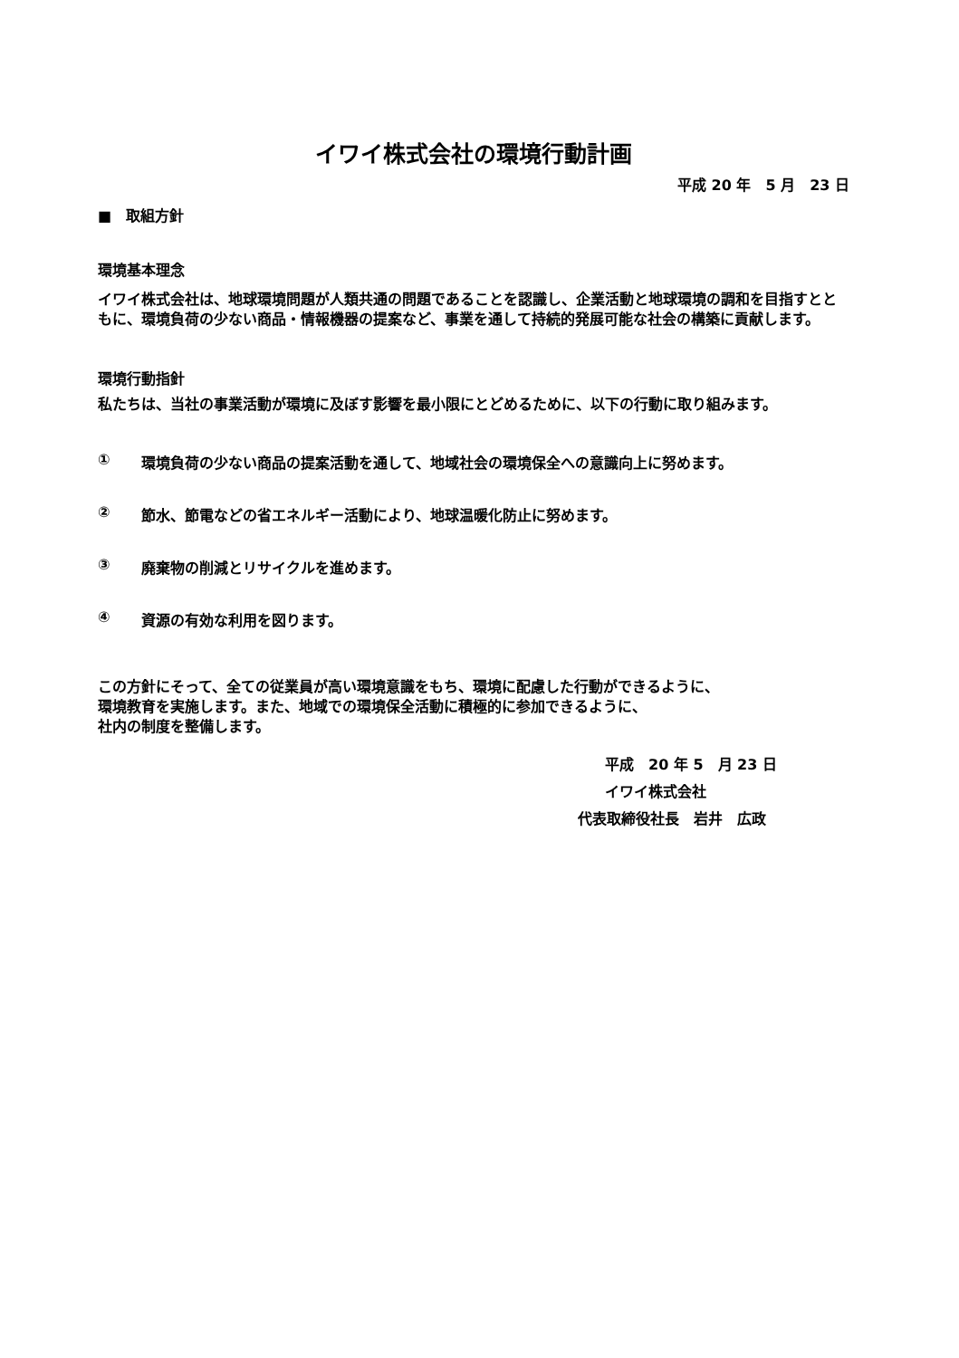イワイ株式会社の環境行動計画
平成 20 年　5 月　23 日
■　取組方針
環境基本理念
イワイ株式会社は、地球環境問題が人類共通の問題であることを認識し、企業活動と地球環境の調和を目指すとともに、環境負荷の少ない商品・情報機器の提案など、事業を通して持続的発展可能な社会の構築に貢献します。
環境行動指針
私たちは、当社の事業活動が環境に及ぼす影響を最小限にとどめるために、以下の行動に取り組みます。
① 環境負荷の少ない商品の提案活動を通して、地域社会の環境保全への意識向上に努めます。
② 節水、節電などの省エネルギー活動により、地球温暖化防止に努めます。
③ 廃棄物の削減とリサイクルを進めます。
④ 資源の有効な利用を図ります。
この方針にそって、全ての従業員が高い環境意識をもち、環境に配慮した行動ができるように、
環境教育を実施します。また、地域での環境保全活動に積極的に参加できるように、
社内の制度を整備します。
平成　20 年 5　月 23 日
イワイ株式会社
代表取締役社長　岩井　広政